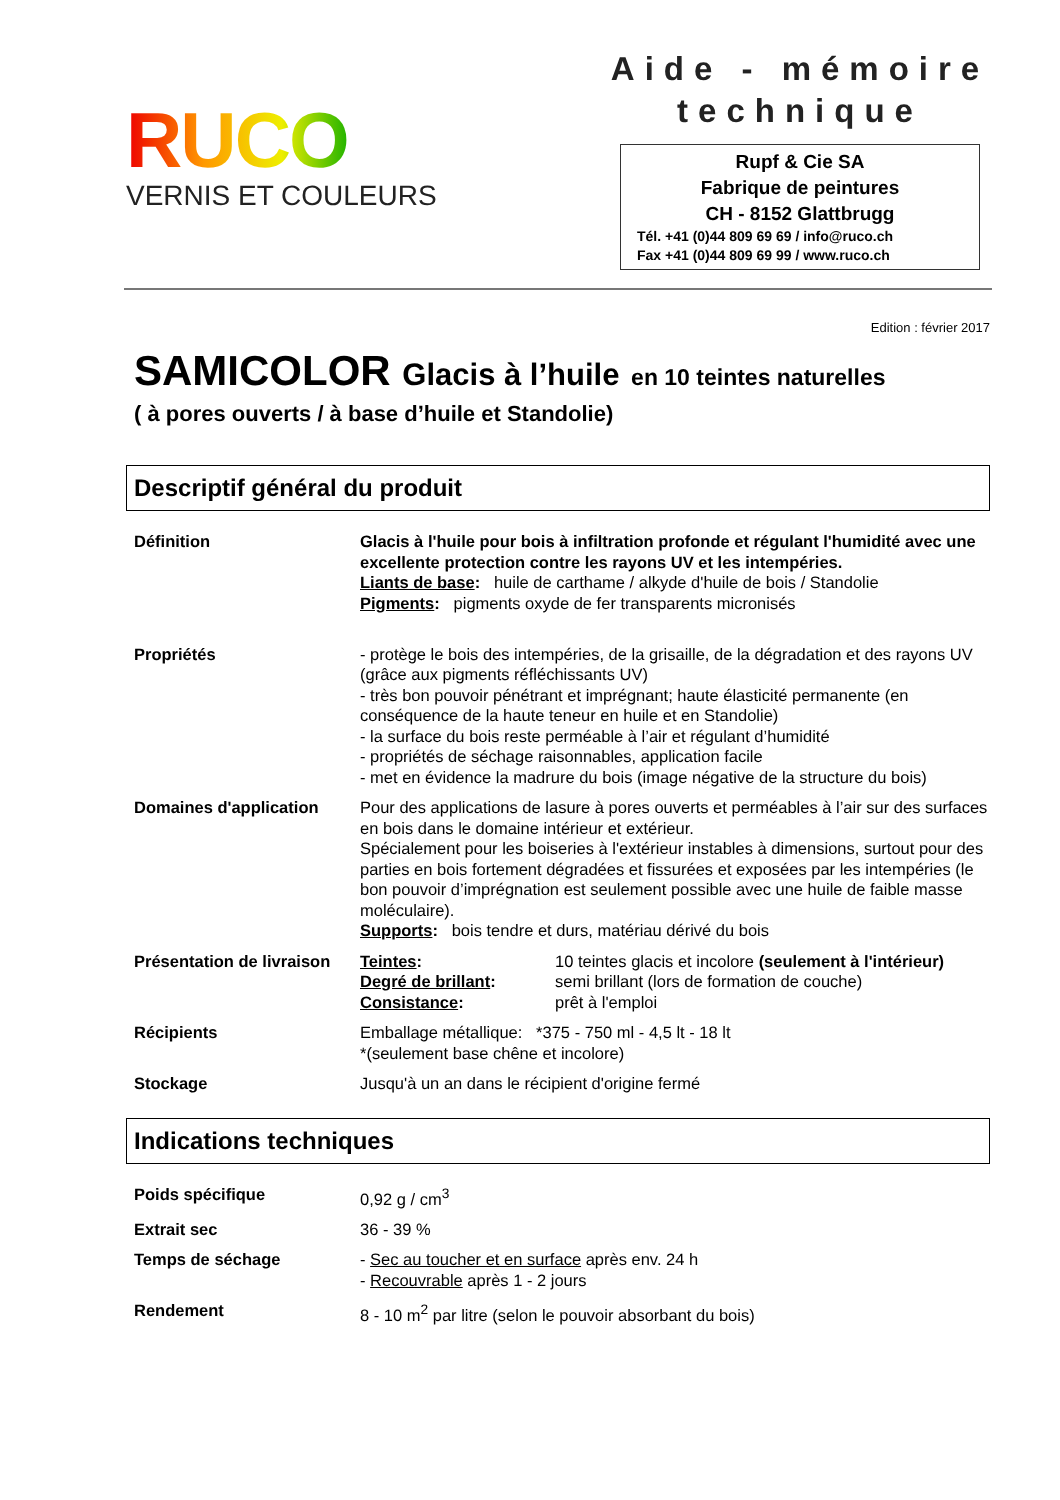RUCO
VERNIS ET COULEURS
Aide - mémoire
technique
Rupf & Cie SA
Fabrique de peintures
CH - 8152 Glattbrugg
Tél. +41 (0)44 809 69 69 / info@ruco.ch
Fax +41 (0)44 809 69 99 / www.ruco.ch
Edition : février 2017
SAMICOLOR Glacis à l’huile en 10 teintes naturelles
( à pores ouverts / à base d’huile et Standolie)
Descriptif général du produit
| Définition | Glacis à l'huile pour bois à infiltration profonde et régulant l'humidité avec une excellente protection contre les rayons UV et les intempéries. Liants de base : huile de carthame / alkyde d'huile de bois / Standolie Pigments : pigments oxyde de fer transparents micronisés |
| Propriétés | - protège le bois des intempéries, de la grisaille, de la dégradation et des rayons UV (grâce aux pigments réfléchissants UV) - très bon pouvoir pénétrant et imprégnant; haute élasticité permanente (en conséquence de la haute teneur en huile et en Standolie) - la surface du bois reste perméable à l’air et régulant d’humidité - propriétés de séchage raisonnables, application facile - met en évidence la madrure du bois (image négative de la structure du bois) |
| Domaines d'application | Pour des applications de lasure à pores ouverts et perméables à l’air sur des surfaces en bois dans le domaine intérieur et extérieur. Spécialement pour les boiseries à l'extérieur instables à dimensions, surtout pour des parties en bois fortement dégradées et fissurées et exposées par les intempéries (le bon pouvoir d’imprégnation est seulement possible avec une huile de faible masse moléculaire). Supports : bois tendre et durs, matériau dérivé du bois |
| Présentation de livraison | / Teintes : / 10 teintes glacis et incolore (seulement à l'intérieur) / / Degré de brillant : / semi brillant (lors de formation de couche) / / Consistance : / prêt à l'emploi / |
| Récipients | Emballage métallique: *375 - 750 ml - 4,5 lt - 18 lt *(seulement base chêne et incolore) |
| Stockage | Jusqu'à un an dans le récipient d'origine fermé |
Indications techniques
| Poids spécifique | 0,92 g / cm<sup>3</sup> |
| Extrait sec | 36 - 39 % |
| Temps de séchage | - Sec au toucher et en surface après env. 24 h - Recouvrable après 1 - 2 jours |
| Rendement | 8 - 10 m<sup>2</sup> par litre (selon le pouvoir absorbant du bois) |